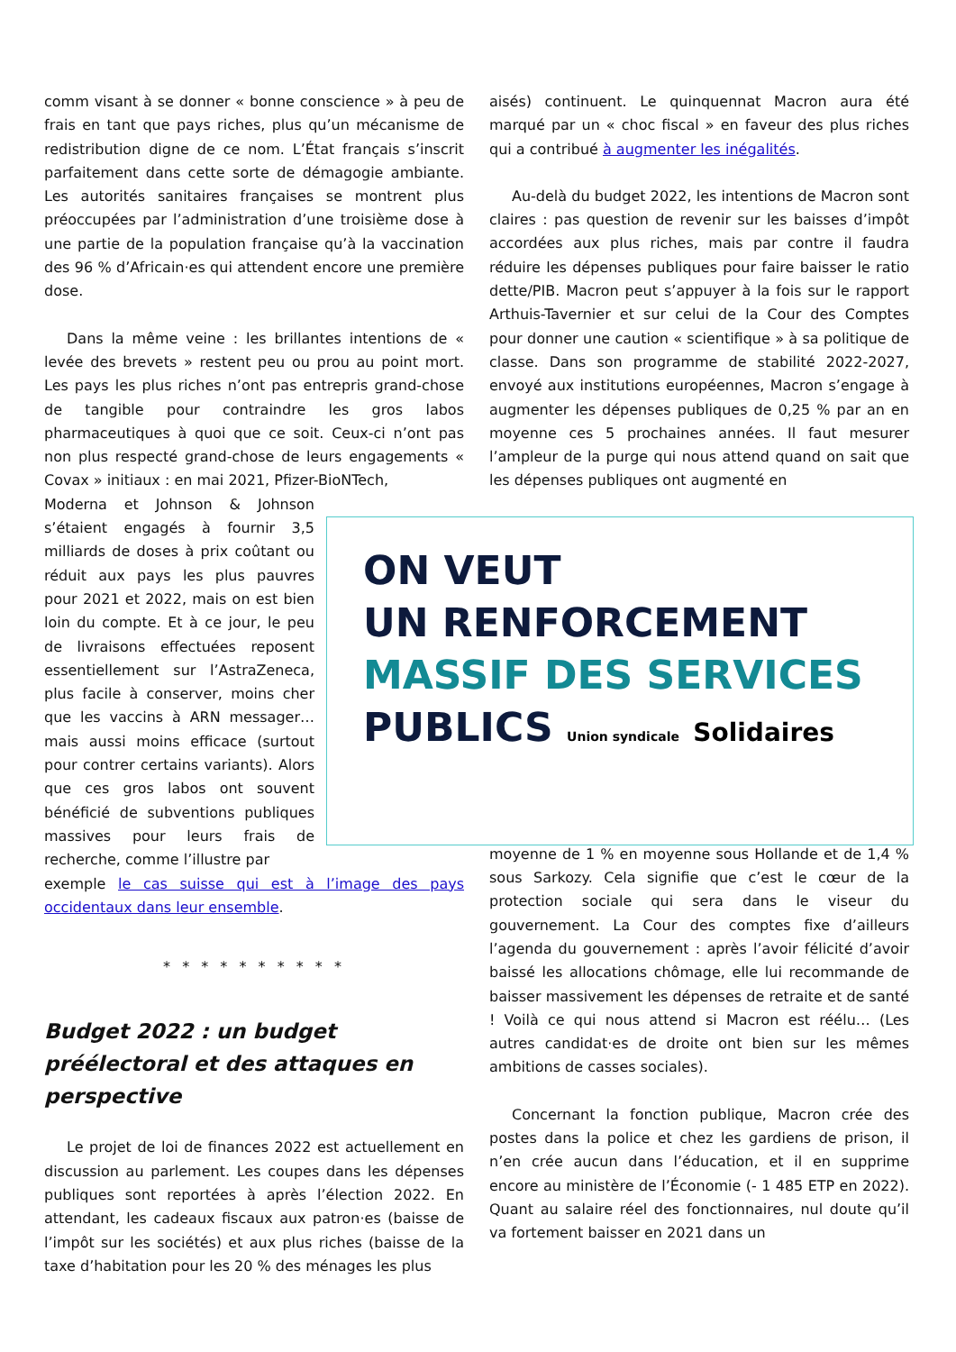comm visant à se donner « bonne conscience » à peu de frais en tant que pays riches, plus qu’un mécanisme de redistribution digne de ce nom. L’État français s’inscrit parfaitement dans cette sorte de démagogie ambiante. Les autorités sanitaires françaises se montrent plus préoccupées par l’administration d’une troisième dose à une partie de la population française qu’à la vaccination des 96 % d’Africain·es qui attendent encore une première dose.
Dans la même veine : les brillantes intentions de « levée des brevets » restent peu ou prou au point mort. Les pays les plus riches n’ont pas entrepris grand-chose de tangible pour contraindre les gros labos pharmaceutiques à quoi que ce soit. Ceux-ci n’ont pas non plus respecté grand-chose de leurs engagements « Covax » initiaux : en mai 2021, Pfizer-BioNTech,
Moderna et Johnson & Johnson s’étaient engagés à fournir 3,5 milliards de doses à prix coûtant ou réduit aux pays les plus pauvres pour 2021 et 2022, mais on est bien loin du compte. Et à ce jour, le peu de livraisons effectuées reposent essentiellement sur l’AstraZeneca, plus facile à conserver, moins cher que les vaccins à ARN messager… mais aussi moins efficace (surtout pour contrer certains variants). Alors que ces gros labos ont souvent bénéficié de subventions publiques massives pour leurs frais de recherche, comme l’illustre par
exemple le cas suisse qui est à l’image des pays occidentaux dans leur ensemble.
* * * * * * * * * *
Budget 2022 : un budget préélectoral et des attaques en perspective
Le projet de loi de finances 2022 est actuellement en discussion au parlement. Les coupes dans les dépenses publiques sont reportées à après l’élection 2022. En attendant, les cadeaux fiscaux aux patron·es (baisse de l’impôt sur les sociétés) et aux plus riches (baisse de la taxe d’habitation pour les 20 % des ménages les plus
aisés) continuent. Le quinquennat Macron aura été marqué par un « choc fiscal » en faveur des plus riches qui a contribué à augmenter les inégalités.
Au-delà du budget 2022, les intentions de Macron sont claires : pas question de revenir sur les baisses d’impôt accordées aux plus riches, mais par contre il faudra réduire les dépenses publiques pour faire baisser le ratio dette/PIB. Macron peut s’appuyer à la fois sur le rapport Arthuis-Tavernier et sur celui de la Cour des Comptes pour donner une caution « scientifique » à sa politique de classe. Dans son programme de stabilité 2022-2027, envoyé aux institutions européennes, Macron s’engage à augmenter les dépenses publiques de 0,25 % par an en moyenne ces 5 prochaines années. Il faut mesurer l’ampleur de la purge qui nous attend quand on sait que les dépenses publiques ont augmenté en
moyenne de 1 % en moyenne sous Hollande et de 1,4 % sous Sarkozy. Cela signifie que c’est le cœur de la protection sociale qui sera dans le viseur du gouvernement. La Cour des comptes fixe d’ailleurs l’agenda du gouvernement : après l’avoir félicité d’avoir baissé les allocations chômage, elle lui recommande de baisser massivement les dépenses de retraite et de santé ! Voilà ce qui nous attend si Macron est réélu… (Les autres candidat·es de droite ont bien sur les mêmes ambitions de casses sociales).
Concernant la fonction publique, Macron crée des postes dans la police et chez les gardiens de prison, il n’en crée aucun dans l’éducation, et il en supprime encore au ministère de l’Économie (- 1 485 ETP en 2022). Quant au salaire réel des fonctionnaires, nul doute qu’il va fortement baisser en 2021 dans un
ON VEUT
UN RENFORCEMENT
MASSIF DES SERVICES
PUBLICS Union syndicale Solidaires